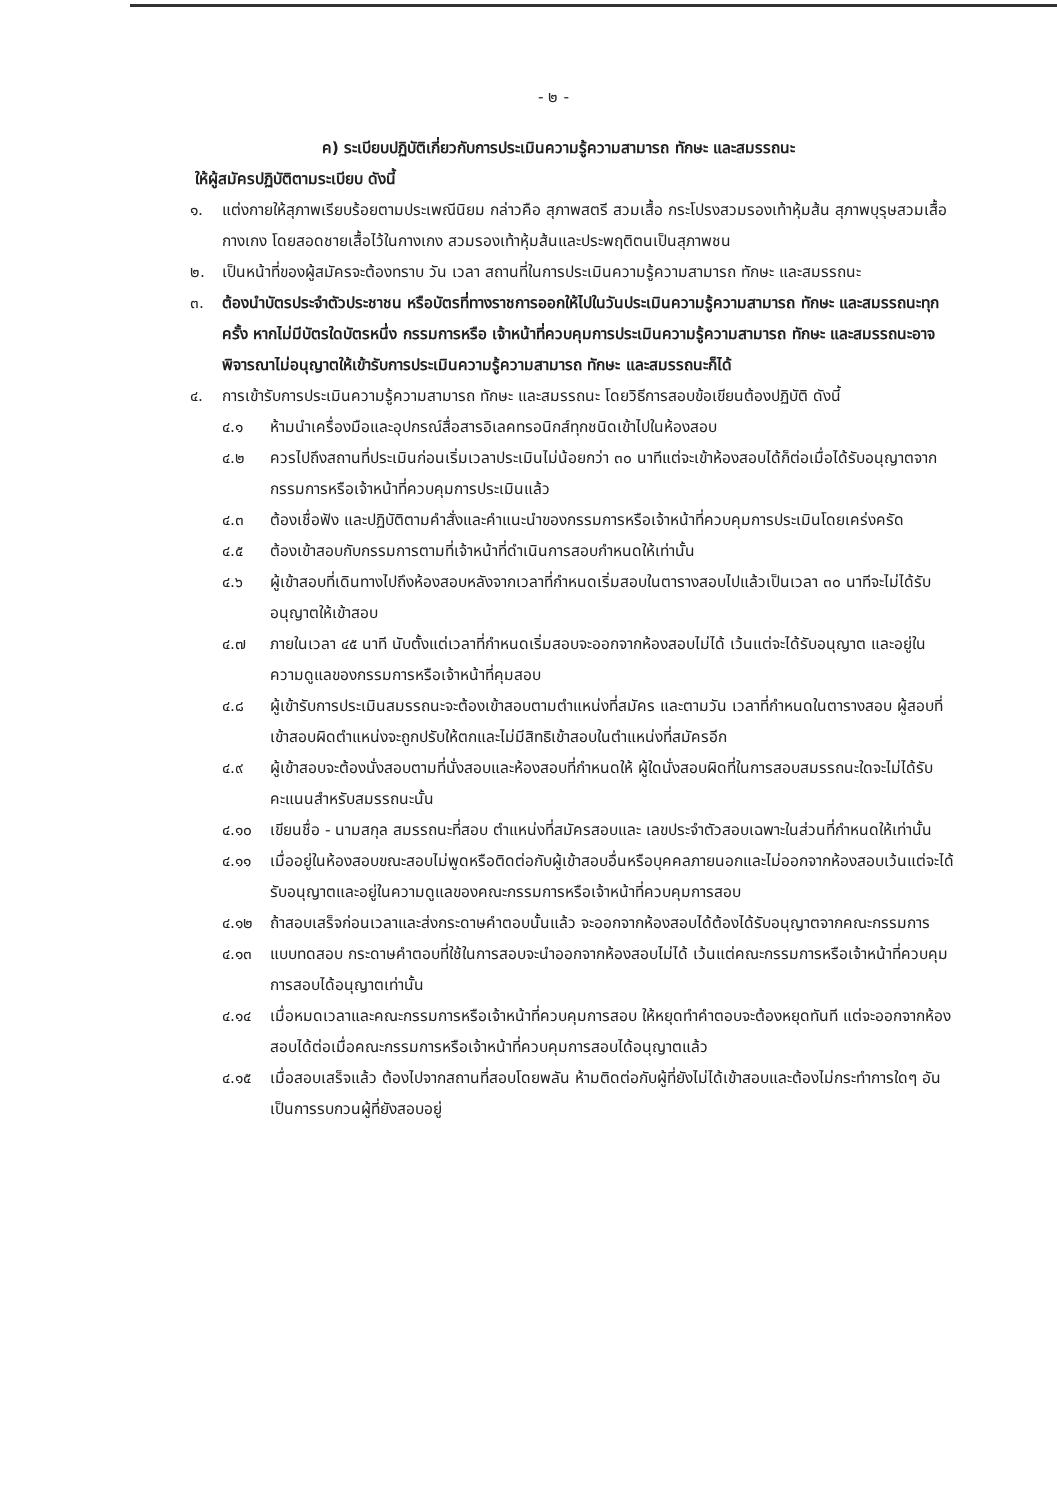- ๒ -
ค) ระเบียบปฏิบัติเกี่ยวกับการประเมินความรู้ความสามารถ ทักษะ และสมรรถนะ
ให้ผู้สมัครปฏิบัติตามระเบียบ ดังนี้
๑. แต่งกายให้สุภาพเรียบร้อยตามประเพณีนิยม กล่าวคือ สุภาพสตรี สวมเสื้อ กระโปรงสวมรองเท้าหุ้มส้น สุภาพบุรุษสวมเสื้อ กางเกง โดยสอดชายเสื้อไว้ในกางเกง สวมรองเท้าหุ้มส้นและประพฤติตนเป็นสุภาพชน
๒. เป็นหน้าที่ของผู้สมัครจะต้องทราบ วัน เวลา สถานที่ในการประเมินความรู้ความสามารถ ทักษะ และสมรรถนะ
๓. ต้องนำบัตรประจำตัวประชาชน หรือบัตรที่ทางราชการออกให้ไปในวันประเมินความรู้ความสามารถ ทักษะ และสมรรถนะทุกครั้ง หากไม่มีบัตรใดบัตรหนึ่ง กรรมการหรือ เจ้าหน้าที่ควบคุมการประเมินความรู้ความสามารถ ทักษะ และสมรรถนะอาจพิจารณาไม่อนุญาตให้เข้ารับการประเมินความรู้ความสามารถ ทักษะ และสมรรถนะก็ได้
๔. การเข้ารับการประเมินความรู้ความสามารถ ทักษะ และสมรรถนะ โดยวิธีการสอบข้อเขียนต้องปฏิบัติ ดังนี้
๔.๑ ห้ามนำเครื่องมือและอุปกรณ์สื่อสารอิเลคทรอนิกส์ทุกชนิดเข้าไปในห้องสอบ
๔.๒ ควรไปถึงสถานที่ประเมินก่อนเริ่มเวลาประเมินไม่น้อยกว่า ๓๐ นาทีแต่จะเข้าห้องสอบได้ก็ต่อเมื่อได้รับอนุญาตจากกรรมการหรือเจ้าหน้าที่ควบคุมการประเมินแล้ว
๔.๓ ต้องเชื่อฟัง และปฏิบัติตามคำสั่งและคำแนะนำของกรรมการหรือเจ้าหน้าที่ควบคุมการประเมินโดยเคร่งครัด
๔.๕ ต้องเข้าสอบกับกรรมการตามที่เจ้าหน้าที่ดำเนินการสอบกำหนดให้เท่านั้น
๔.๖ ผู้เข้าสอบที่เดินทางไปถึงห้องสอบหลังจากเวลาที่กำหนดเริ่มสอบในตารางสอบไปแล้วเป็นเวลา ๓๐ นาทีจะไม่ได้รับอนุญาตให้เข้าสอบ
๔.๗ ภายในเวลา ๔๕ นาที นับตั้งแต่เวลาที่กำหนดเริ่มสอบจะออกจากห้องสอบไม่ได้ เว้นแต่จะได้รับอนุญาต และอยู่ในความดูแลของกรรมการหรือเจ้าหน้าที่คุมสอบ
๔.๘ ผู้เข้ารับการประเมินสมรรถนะจะต้องเข้าสอบตามตำแหน่งที่สมัคร และตามวัน เวลาที่กำหนดในตารางสอบ ผู้สอบที่เข้าสอบผิดตำแหน่งจะถูกปรับให้ตกและไม่มีสิทธิเข้าสอบในตำแหน่งที่สมัครอีก
๔.๙ ผู้เข้าสอบจะต้องนั่งสอบตามที่นั่งสอบและห้องสอบที่กำหนดให้ ผู้ใดนั่งสอบผิดที่ในการสอบสมรรถนะใดจะไม่ได้รับคะแนนสำหรับสมรรถนะนั้น
๔.๑๐ เขียนชื่อ - นามสกุล สมรรถนะที่สอบ ตำแหน่งที่สมัครสอบและ เลขประจำตัวสอบเฉพาะในส่วนที่กำหนดให้เท่านั้น
๔.๑๑ เมื่ออยู่ในห้องสอบขณะสอบไม่พูดหรือติดต่อกับผู้เข้าสอบอื่นหรือบุคคลภายนอกและไม่ออกจากห้องสอบเว้นแต่จะได้รับอนุญาตและอยู่ในความดูแลของคณะกรรมการหรือเจ้าหน้าที่ควบคุมการสอบ
๔.๑๒ ถ้าสอบเสร็จก่อนเวลาและส่งกระดาษคำตอบนั้นแล้ว จะออกจากห้องสอบได้ต้องได้รับอนุญาตจากคณะกรรมการ
๔.๑๓ แบบทดสอบ กระดาษคำตอบที่ใช้ในการสอบจะนำออกจากห้องสอบไม่ได้ เว้นแต่คณะกรรมการหรือเจ้าหน้าที่ควบคุมการสอบได้อนุญาตเท่านั้น
๔.๑๔ เมื่อหมดเวลาและคณะกรรมการหรือเจ้าหน้าที่ควบคุมการสอบ ให้หยุดทำคำตอบจะต้องหยุดทันที แต่จะออกจากห้องสอบได้ต่อเมื่อคณะกรรมการหรือเจ้าหน้าที่ควบคุมการสอบได้อนุญาตแล้ว
๔.๑๕ เมื่อสอบเสร็จแล้ว ต้องไปจากสถานที่สอบโดยพลัน ห้ามติดต่อกับผู้ที่ยังไม่ได้เข้าสอบและต้องไม่กระทำการใดๆ อันเป็นการรบกวนผู้ที่ยังสอบอยู่